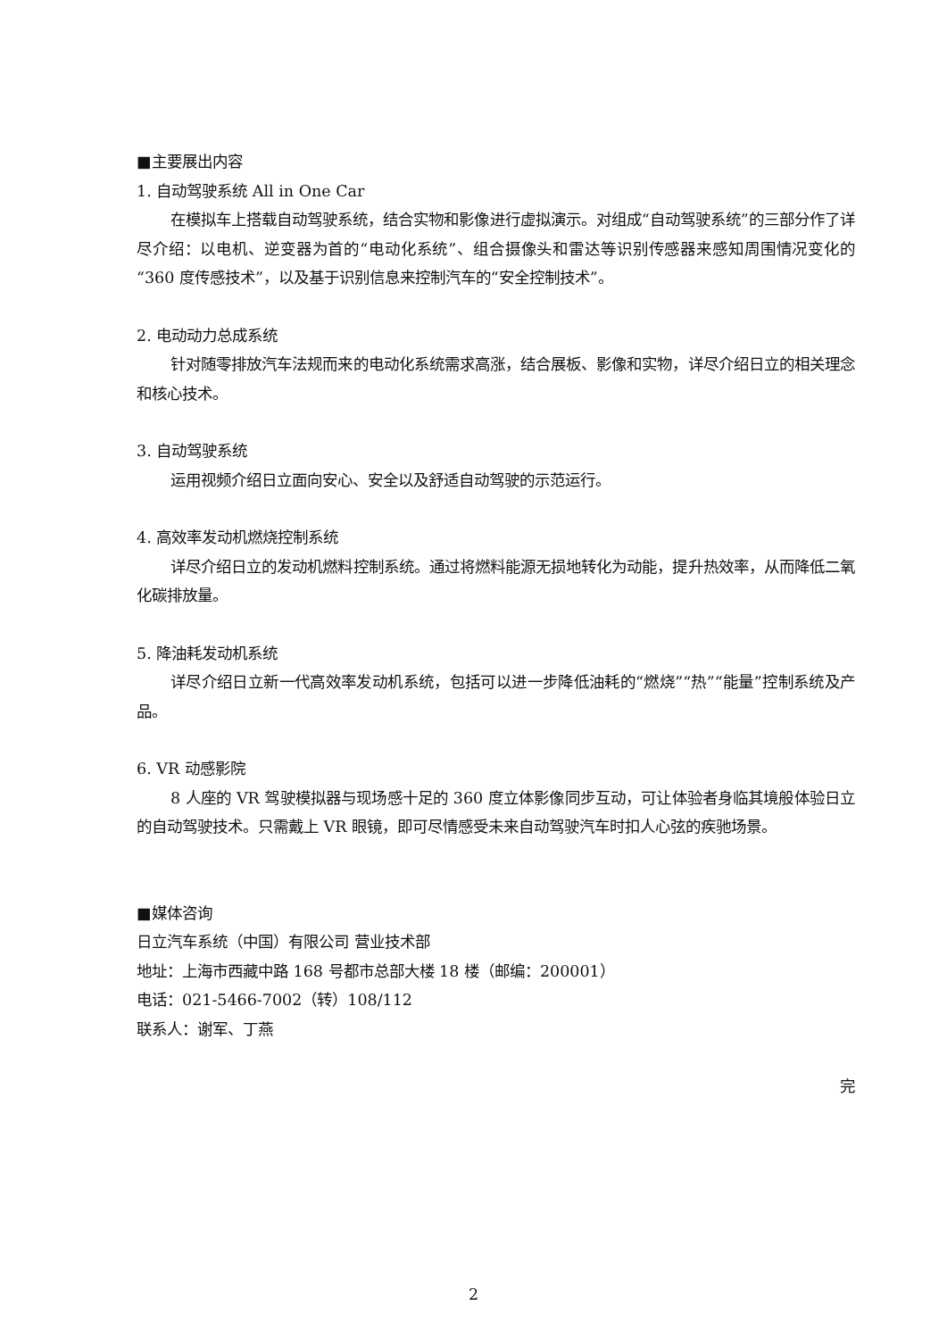■主要展出内容
1. 自动驾驶系统 All in One Car
在模拟车上搭载自动驾驶系统，结合实物和影像进行虚拟演示。对组成“自动驾驶系统”的三部分作了详尽介绍：以电机、逆变器为首的“电动化系统”、组合摄像头和雷达等识别传感器来感知周围情况变化的“360 度传感技术”，以及基于识别信息来控制汽车的“安全控制技术”。
2. 电动动力总成系统
针对随零排放汽车法规而来的电动化系统需求高涨，结合展板、影像和实物，详尽介绍日立的相关理念和核心技术。
3. 自动驾驶系统
运用视频介绍日立面向安心、安全以及舒适自动驾驶的示范运行。
4. 高效率发动机燃烧控制系统
详尽介绍日立的发动机燃料控制系统。通过将燃料能源无损地转化为动能，提升热效率，从而降低二氧化碳排放量。
5. 降油耗发动机系统
详尽介绍日立新一代高效率发动机系统，包括可以进一步降低油耗的“燃烧”“热”“能量”控制系统及产品。
6. VR 动感影院
8 人座的 VR 驾驶模拟器与现场感十足的 360 度立体影像同步互动，可让体验者身临其境般体验日立的自动驾驶技术。只需戴上 VR 眼镜，即可尽情感受未来自动驾驶汽车时扣人心弦的疾驰场景。
■媒体咨询
日立汽车系统（中国）有限公司 营业技术部
地址：上海市西藏中路 168 号都市总部大楼 18 楼（邮编：200001）
电话：021-5466-7002（转）108/112
联系人：谢军、丁燕
完
2